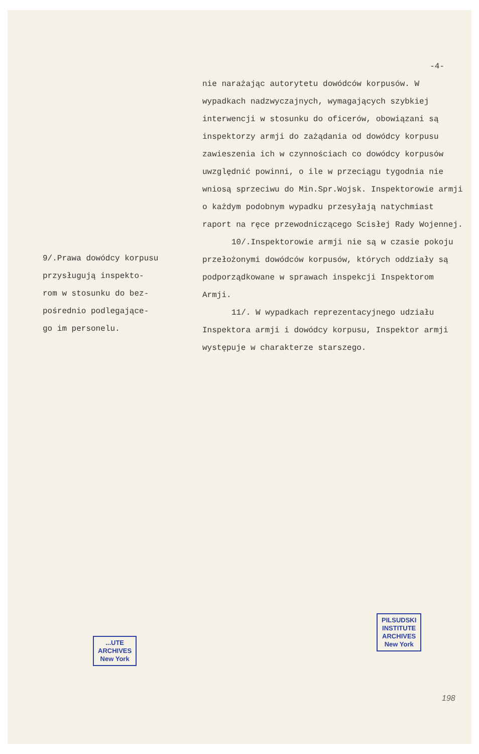9/.Prawa dowódcy korpusu
przysługują inspekto-
rom w stosunku do bez-
pośrednio podlegające-
go im personelu.
-4-
nie narażając autorytetu dowódców korpusów. W wypadkach nadzwyczajnych, wymagających szybkiej interwencji w stosunku do oficerów, obowiązani są inspektorzy armji do zażądania od dowódcy korpusu zawieszenia ich w czynnościach co dowódcy korpusów uwzględnić powinni, o ile w przeciągu tygodnia nie wniosą sprzeciwu do Min.Spr.Wojsk. Inspektorowie armji o każdym podobnym wypadku przesyłają natychmiast raport na ręce przewodniczącego Scisłej Rady Wojennej.
10/.Inspektorowie armji nie są w czasie pokoju przełożonymi dowódców korpusów, których oddziały są podporządkowane w sprawach inspekcji Inspektorom Armji.
11/. W wypadkach reprezentacyjnego udziału Inspektora armji i dowódcy korpusu, Inspektor armji występuje w charakterze starszego.
...UTE
ARCHIVES
New York
PILSUDSKI
INSTITUTE
ARCHIVES
New York
198